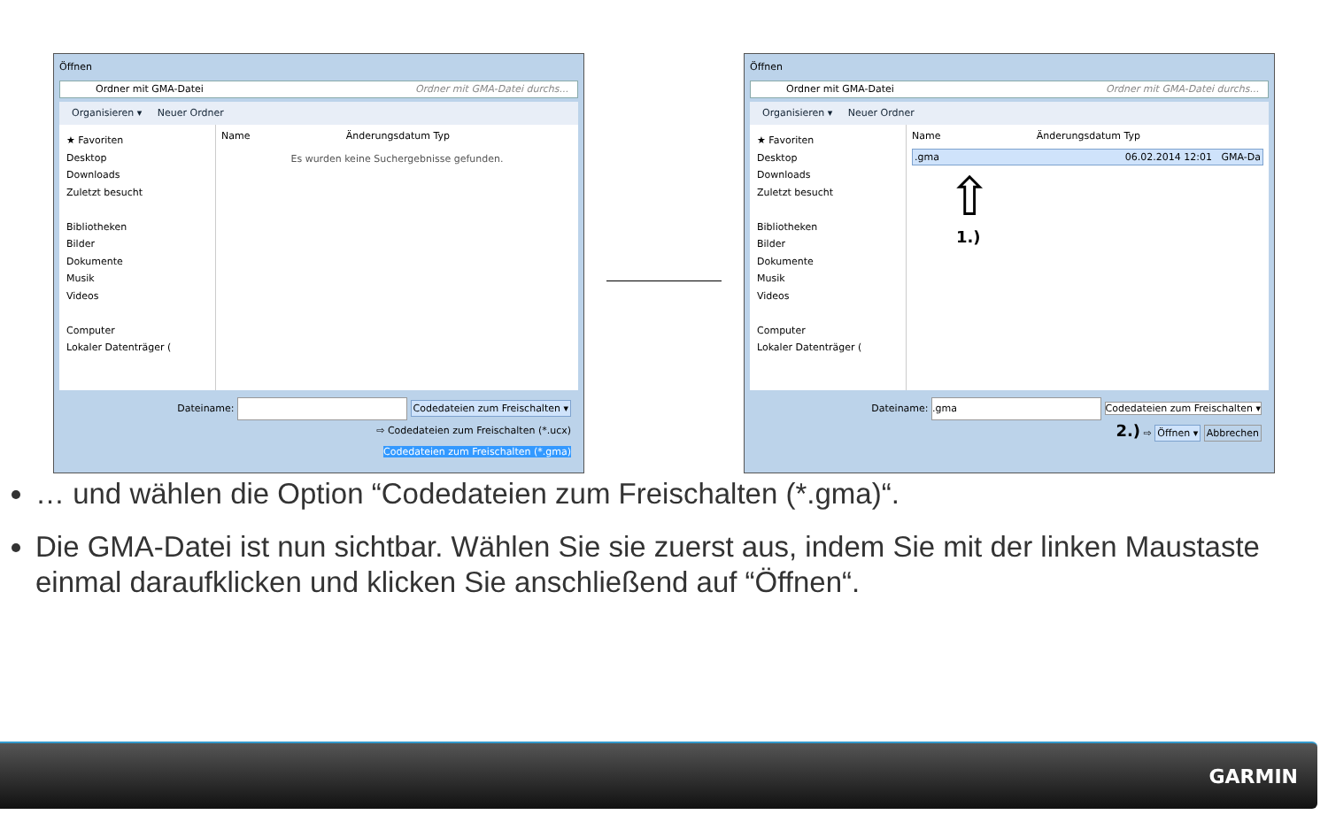Öffnen
Ordner mit GMA-Datei Ordner mit GMA-Datei durchs...
Organisieren ▾ Neuer Ordner
★ Favoriten
Desktop
Downloads
Zuletzt besucht
Bibliotheken
Bilder
Dokumente
Musik
Videos
Computer
Lokaler Datenträger (
Name Änderungsdatum Typ
Es wurden keine Suchergebnisse gefunden.
Dateiname: Codedateien zum Freischalten ▾
⇨ Codedateien zum Freischalten (*.ucx)
Codedateien zum Freischalten (*.gma)
Öffnen
Ordner mit GMA-Datei Ordner mit GMA-Datei durchs...
Organisieren ▾ Neuer Ordner
★ Favoriten
Desktop
Downloads
Zuletzt besucht
Bibliotheken
Bilder
Dokumente
Musik
Videos
Computer
Lokaler Datenträger (
Name Änderungsdatum Typ
.gma 06.02.2014 12:01 GMA-Da
⇧
1.)
Dateiname: .gma Codedateien zum Freischalten ▾
2.) ⇨ Öffnen ▾ Abbrechen
… und wählen die Option “Codedateien zum Freischalten (*.gma)“.
Die GMA-Datei ist nun sichtbar. Wählen Sie sie zuerst aus, indem Sie mit der linken Maustaste einmal daraufklicken und klicken Sie anschließend auf “Öffnen“.
GARMIN